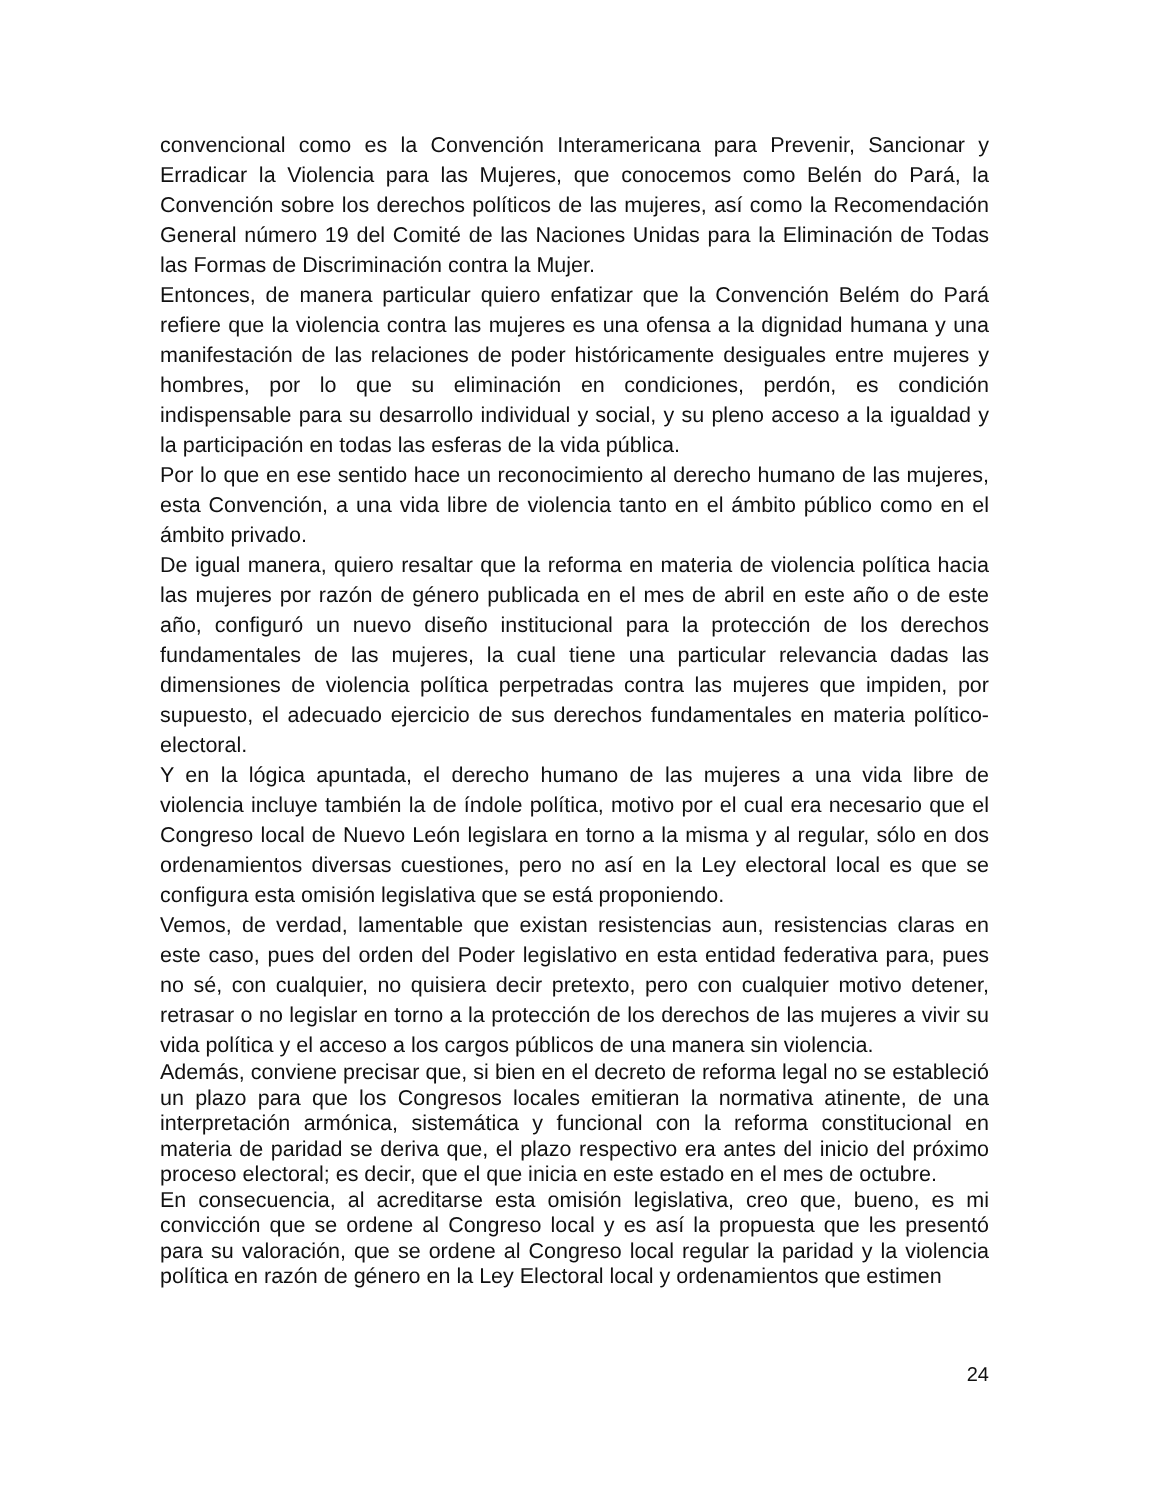convencional como es la Convención Interamericana para Prevenir, Sancionar y Erradicar la Violencia para las Mujeres, que conocemos como Belén do Pará, la Convención sobre los derechos políticos de las mujeres, así como la Recomendación General número 19 del Comité de las Naciones Unidas para la Eliminación de Todas las Formas de Discriminación contra la Mujer.
Entonces, de manera particular quiero enfatizar que la Convención Belém do Pará refiere que la violencia contra las mujeres es una ofensa a la dignidad humana y una manifestación de las relaciones de poder históricamente desiguales entre mujeres y hombres, por lo que su eliminación en condiciones, perdón, es condición indispensable para su desarrollo individual y social, y su pleno acceso a la igualdad y la participación en todas las esferas de la vida pública.
Por lo que en ese sentido hace un reconocimiento al derecho humano de las mujeres, esta Convención, a una vida libre de violencia tanto en el ámbito público como en el ámbito privado.
De igual manera, quiero resaltar que la reforma en materia de violencia política hacia las mujeres por razón de género publicada en el mes de abril en este año o de este año, configuró un nuevo diseño institucional para la protección de los derechos fundamentales de las mujeres, la cual tiene una particular relevancia dadas las dimensiones de violencia política perpetradas contra las mujeres que impiden, por supuesto, el adecuado ejercicio de sus derechos fundamentales en materia político-electoral.
Y en la lógica apuntada, el derecho humano de las mujeres a una vida libre de violencia incluye también la de índole política, motivo por el cual era necesario que el Congreso local de Nuevo León legislara en torno a la misma y al regular, sólo en dos ordenamientos diversas cuestiones, pero no así en la Ley electoral local es que se configura esta omisión legislativa que se está proponiendo.
Vemos, de verdad, lamentable que existan resistencias aun, resistencias claras en este caso, pues del orden del Poder legislativo en esta entidad federativa para, pues no sé, con cualquier, no quisiera decir pretexto, pero con cualquier motivo detener, retrasar o no legislar en torno a la protección de los derechos de las mujeres a vivir su vida política y el acceso a los cargos públicos de una manera sin violencia.
Además, conviene precisar que, si bien en el decreto de reforma legal no se estableció un plazo para que los Congresos locales emitieran la normativa atinente, de una interpretación armónica, sistemática y funcional con la reforma constitucional en materia de paridad se deriva que, el plazo respectivo era antes del inicio del próximo proceso electoral; es decir, que el que inicia en este estado en el mes de octubre.
En consecuencia, al acreditarse esta omisión legislativa, creo que, bueno, es mi convicción que se ordene al Congreso local y es así la propuesta que les presentó para su valoración, que se ordene al Congreso local regular la paridad y la violencia política en razón de género en la Ley Electoral local y ordenamientos que estimen
24